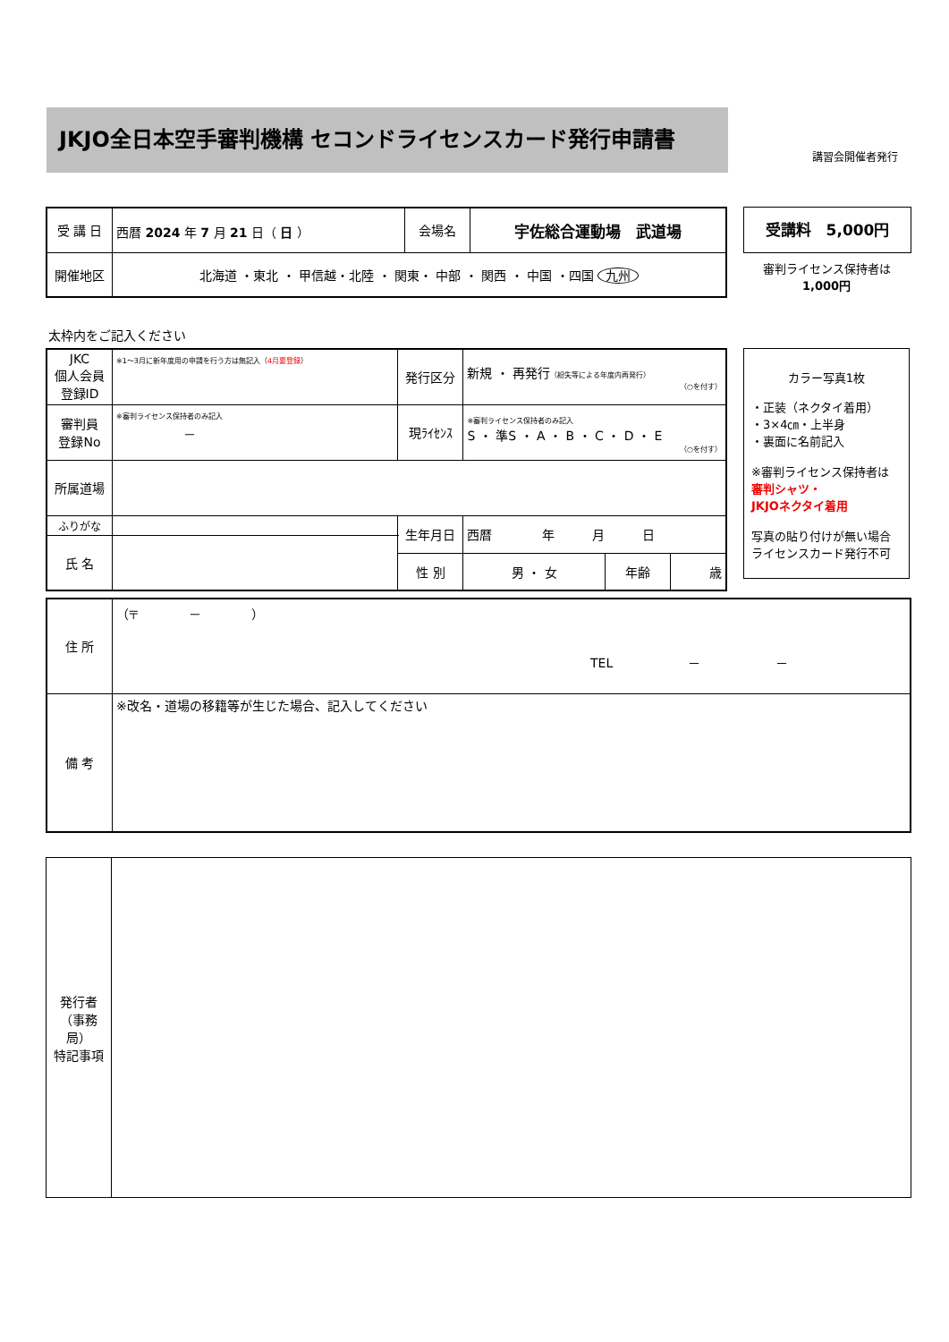JKJO全日本空手審判機構 セコンドライセンスカード発行申請書
講習会開催者発行
| 受 講 日 | 西暦 2024 年 7 月 21 日（ 日 ） | 会場名 | 宇佐総合運動場 武道場 |
| 開催地区 | 北海道 ・東北 ・ 甲信越・北陸 ・ 関東・ 中部 ・ 関西 ・ 中国 ・四国 九州 | | |
受講料　5,000円
審判ライセンス保持者は
1,000円
太枠内をご記入ください
| JKC 個人会員 登録ID | ※1～3月に新年度用の申請を行う方は無記入（ 4月要登録 ） | 発行区分 | 新規 ・ 再発行 （紛失等による年度内再発行） （○を付す） | | |
| 審判員 登録No | ※審判ライセンス保持者のみ記入 － | 現ﾗｲｾﾝｽ | ※審判ライセンス保持者のみ記入 S ・ 準S ・ A ・ B ・ C ・ D ・ E （○を付す） | | |
| 所属道場 | | | | | |
| ふりがな | | 生年月日 | 西暦 年 月 日 | | |
| 氏 名 | | | | | |
| | | 性 別 | 男 ・ 女 | 年齢 | 歳 |
カラー写真1枚
・正装（ネクタイ着用）
・3×4㎝・上半身
・裏面に名前記入
※審判ライセンス保持者は
審判シャツ・
JKJOネクタイ着用
写真の貼り付けが無い場合
ライセンスカード発行不可
| 住 所 | （〒 － ） TEL － － |
| 備 考 | ※改名・道場の移籍等が生じた場合、記入してください |
| 発行者 （事務局） 特記事項 | |